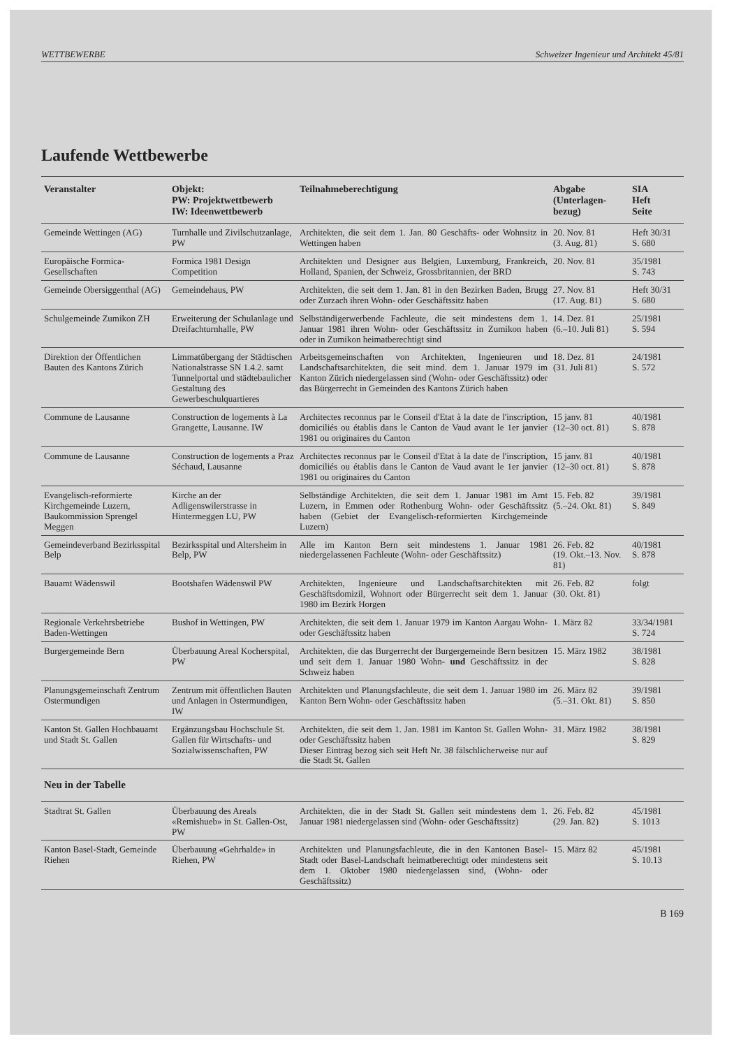WETTBEWERBE Schweizer Ingenieur und Architekt 45/81
Laufende Wettbewerbe
| Veranstalter | Objekt: PW: Projektwettbewerb IW: Ideenwettbewerb | Teilnahmeberechtigung | Abgabe (Unterlagen- bezug) | SIA Heft Seite |
| --- | --- | --- | --- | --- |
| Gemeinde Wettingen (AG) | Turnhalle und Zivilschutzanlage, PW | Architekten, die seit dem 1. Jan. 80 Geschäfts- oder Wohnsitz in Wettingen haben | 20. Nov. 81 (3. Aug. 81) | Heft 30/31 S. 680 |
| Europäische Formica-Gesellschaften | Formica 1981 Design Competition | Architekten und Designer aus Belgien, Luxemburg, Frankreich, Holland, Spanien, der Schweiz, Grossbritannien, der BRD | 20. Nov. 81 | 35/1981 S. 743 |
| Gemeinde Obersiggenthal (AG) | Gemeindehaus, PW | Architekten, die seit dem 1. Jan. 81 in den Bezirken Baden, Brugg oder Zurzach ihren Wohn- oder Geschäftssitz haben | 27. Nov. 81 (17. Aug. 81) | Heft 30/31 S. 680 |
| Schulgemeinde Zumikon ZH | Erweiterung der Schulanlage und Dreifachturnhalle, PW | Selbständigerwerbende Fachleute, die seit mindestens dem 1. Januar 1981 ihren Wohn- oder Geschäftssitz in Zumikon haben oder in Zumikon heimatberechtigt sind | 14. Dez. 81 (6.–10. Juli 81) | 25/1981 S. 594 |
| Direktion der Öffentlichen Bauten des Kantons Zürich | Limmatübergang der Städtischen Nationalstrasse SN 1.4.2. samt Tunnelportal und städtebaulicher Gestaltung des Gewerbeschulquartieres | Arbeitsgemeinschaften von Architekten, Ingenieuren und Landschaftsarchitekten, die seit mind. dem 1. Januar 1979 im Kanton Zürich niedergelassen sind (Wohn- oder Geschäftssitz) oder das Bürgerrecht in Gemeinden des Kantons Zürich haben | 18. Dez. 81 (31. Juli 81) | 24/1981 S. 572 |
| Commune de Lausanne | Construction de logements à La Grangette, Lausanne. IW | Architectes reconnus par le Conseil d'Etat à la date de l'inscription, domiciliés ou établis dans le Canton de Vaud avant le 1er janvier 1981 ou originaires du Canton | 15 janv. 81 (12–30 oct. 81) | 40/1981 S. 878 |
| Commune de Lausanne | Construction de logements a Praz Séchaud, Lausanne | Architectes reconnus par le Conseil d'Etat à la date de l'inscription, domiciliés ou établis dans le Canton de Vaud avant le 1er janvier 1981 ou originaires du Canton | 15 janv. 81 (12–30 oct. 81) | 40/1981 S. 878 |
| Evangelisch-reformierte Kirchgemeinde Luzern, Baukommission Sprengel Meggen | Kirche an der Adligenswilerstrasse in Hintermeggen LU, PW | Selbständige Architekten, die seit dem 1. Januar 1981 im Amt Luzern, in Emmen oder Rothenburg Wohn- oder Geschäftssitz haben (Gebiet der Evangelisch-reformierten Kirchgemeinde Luzern) | 15. Feb. 82 (5.–24. Okt. 81) | 39/1981 S. 849 |
| Gemeindeverband Bezirksspital Belp | Bezirksspital und Altersheim in Belp, PW | Alle im Kanton Bern seit mindestens 1. Januar 1981 niedergelassenen Fachleute (Wohn- oder Geschäftssitz) | 26. Feb. 82 (19. Okt.–13. Nov. 81) | 40/1981 S. 878 |
| Bauamt Wädenswil | Bootshafen Wädenswil PW | Architekten, Ingenieure und Landschaftsarchitekten mit Geschäftsdomizil, Wohnort oder Bürgerrecht seit dem 1. Januar 1980 im Bezirk Horgen | 26. Feb. 82 (30. Okt. 81) | folgt |
| Regionale Verkehrsbetriebe Baden-Wettingen | Bushof in Wettingen, PW | Architekten, die seit dem 1. Januar 1979 im Kanton Aargau Wohn- oder Geschäftssitz haben | 1. März 82 | 33/34/1981 S. 724 |
| Burgergemeinde Bern | Überbauung Areal Kocherspital, PW | Architekten, die das Burgerrecht der Burgergemeinde Bern besitzen und seit dem 1. Januar 1980 Wohn- und Geschäftssitz in der Schweiz haben | 15. März 1982 | 38/1981 S. 828 |
| Planungsgemeinschaft Zentrum Ostermundigen | Zentrum mit öffentlichen Bauten und Anlagen in Ostermundigen, IW | Architekten und Planungsfachleute, die seit dem 1. Januar 1980 im Kanton Bern Wohn- oder Geschäftssitz haben | 26. März 82 (5.–31. Okt. 81) | 39/1981 S. 850 |
| Kanton St. Gallen Hochbauamt und Stadt St. Gallen | Ergänzungsbau Hochschule St. Gallen für Wirtschafts- und Sozialwissenschaften, PW | Architekten, die seit dem 1. Jan. 1981 im Kanton St. Gallen Wohn- oder Geschäftssitz haben Dieser Eintrag bezog sich seit Heft Nr. 38 fälschlicherweise nur auf die Stadt St. Gallen | 31. März 1982 | 38/1981 S. 829 |
| Neu in der Tabelle | | | | |
| Stadtrat St. Gallen | Überbauung des Areals «Remishueb» in St. Gallen-Ost, PW | Architekten, die in der Stadt St. Gallen seit mindestens dem 1. Januar 1981 niedergelassen sind (Wohn- oder Geschäftssitz) | 26. Feb. 82 (29. Jan. 82) | 45/1981 S. 1013 |
| Kanton Basel-Stadt, Gemeinde Riehen | Überbauung «Gehrhalde» in Riehen, PW | Architekten und Planungsfachleute, die in den Kantonen Basel-Stadt oder Basel-Landschaft heimatberechtigt oder mindestens seit dem 1. Oktober 1980 niedergelassen sind, (Wohn- oder Geschäftssitz) | 15. März 82 | 45/1981 S. 10.13 |
B 169